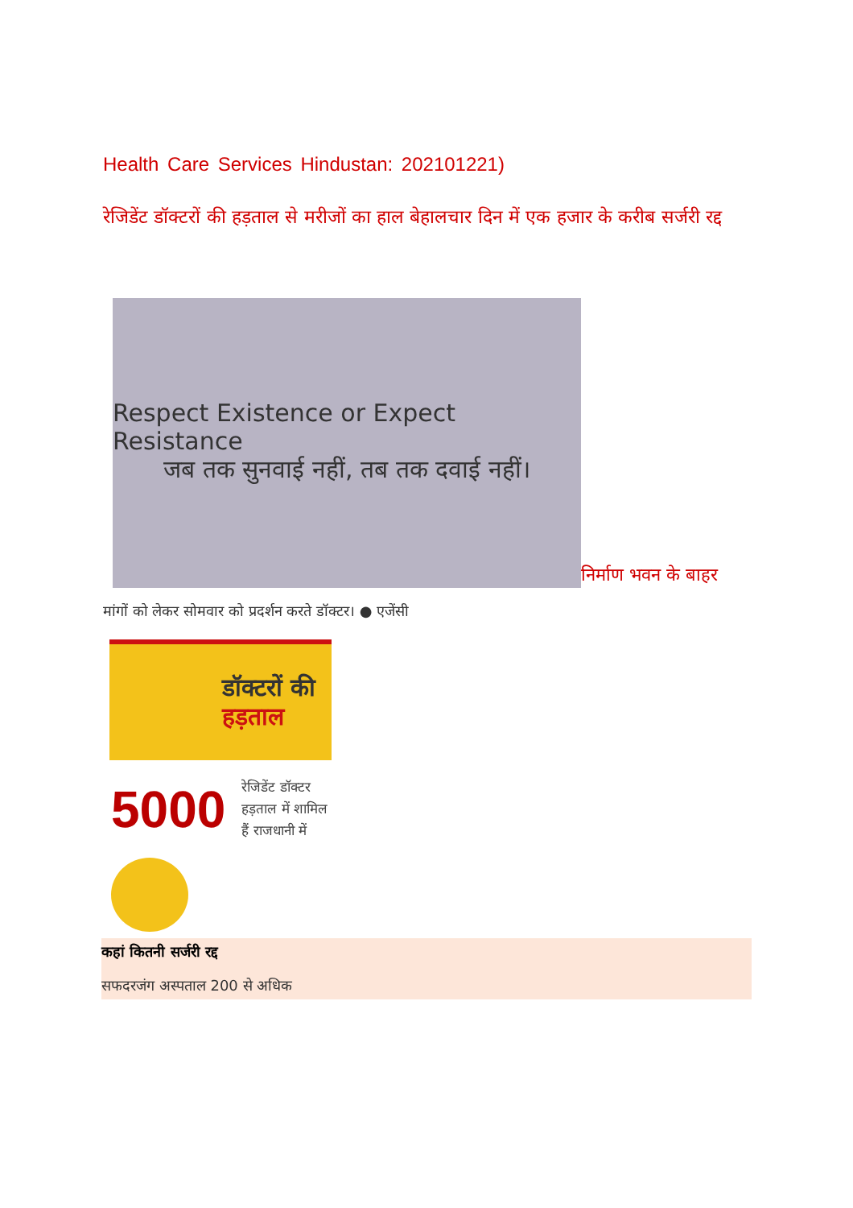Health Care Services Hindustan: 202101221)
रेजिडेंट डॉक्टरों की हड़ताल से मरीजों का हाल बेहालचार दिन में एक हजार के करीब सर्जरी रद्द
Respect Existence or Expect Resistance
जब तक सुनवाई नहीं, तब तक दवाई नहीं।
निर्माण भवन के बाहर
मांगों को लेकर सोमवार को प्रदर्शन करते डॉक्टर। ● एजेंसी
डॉक्टरों की
हड़ताल
5000 रेजिडेंट डॉक्टर
हड़ताल में शामिल
हैं राजधानी में
कहां कितनी सर्जरी रद्द
सफदरजंग अस्पताल 200 से अधिक